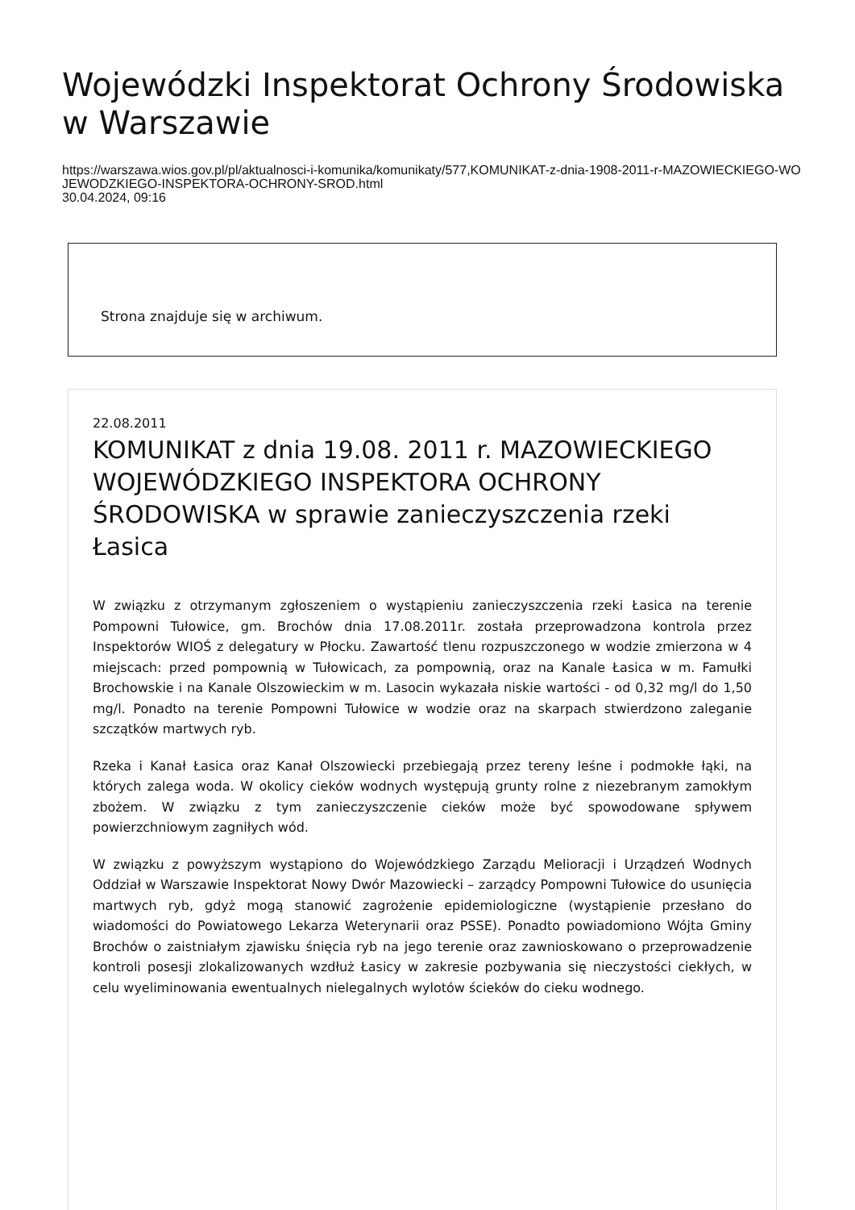Wojewódzki Inspektorat Ochrony Środowiska w Warszawie
https://warszawa.wios.gov.pl/pl/aktualnosci-i-komunika/komunikaty/577,KOMUNIKAT-z-dnia-1908-2011-r-MAZOWIECKIEGO-WOJEWODZKIEGO-INSPEKTORA-OCHRONY-SROD.html
30.04.2024, 09:16
Strona znajduje się w archiwum.
22.08.2011
KOMUNIKAT z dnia 19.08. 2011 r. MAZOWIECKIEGO WOJEWÓDZKIEGO INSPEKTORA OCHRONY ŚRODOWISKA w sprawie zanieczyszczenia rzeki Łasica
W związku z otrzymanym zgłoszeniem o wystąpieniu zanieczyszczenia rzeki Łasica na terenie Pompowni Tułowice, gm. Brochów dnia 17.08.2011r. została przeprowadzona kontrola przez Inspektorów WIOŚ z delegatury w Płocku. Zawartość tlenu rozpuszczonego w wodzie zmierzona w 4 miejscach: przed pompownią w Tułowicach, za pompownią, oraz na Kanale Łasica w m. Famułki Brochowskie i na Kanale Olszowieckim w m. Lasocin wykazała niskie wartości - od 0,32 mg/l do 1,50 mg/l. Ponadto na terenie Pompowni Tułowice w wodzie oraz na skarpach stwierdzono zaleganie szczątków martwych ryb.
Rzeka i Kanał Łasica oraz Kanał Olszowiecki przebiegają przez tereny leśne i podmokłe łąki, na których zalega woda. W okolicy cieków wodnych występują grunty rolne z niezebranym zamokłym zbożem. W związku z tym zanieczyszczenie cieków może być spowodowane spływem powierzchniowym zagniłych wód.
W związku z powyższym wystąpiono do Wojewódzkiego Zarządu Melioracji i Urządzeń Wodnych Oddział w Warszawie Inspektorat Nowy Dwór Mazowiecki – zarządcy Pompowni Tułowice do usunięcia martwych ryb, gdyż mogą stanowić zagrożenie epidemiologiczne (wystąpienie przesłano do wiadomości do Powiatowego Lekarza Weterynarii oraz PSSE). Ponadto powiadomiono Wójta Gminy Brochów o zaistniałym zjawisku śnięcia ryb na jego terenie oraz zawnioskowano o przeprowadzenie kontroli posesji zlokalizowanych wzdłuż Łasicy w zakresie pozbywania się nieczystości ciekłych, w celu wyeliminowania ewentualnych nielegalnych wylotów ścieków do cieku wodnego.